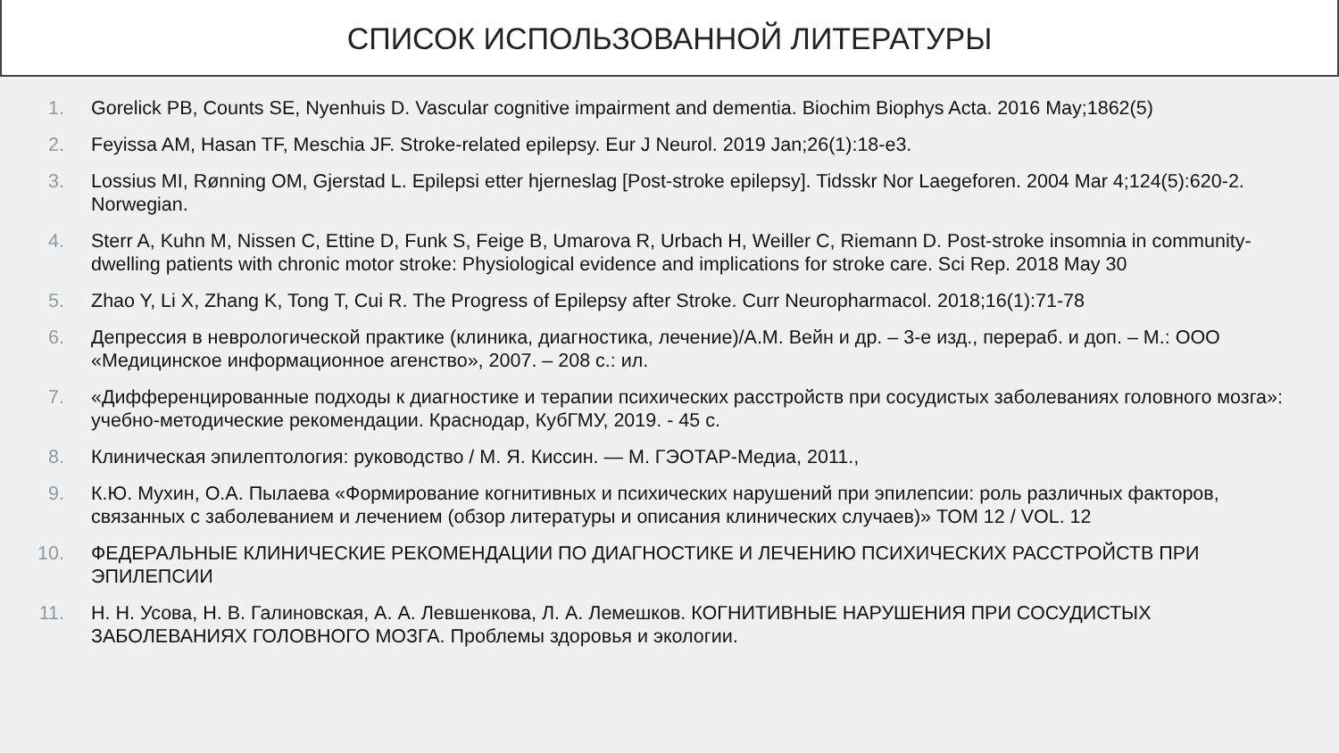СПИСОК ИСПОЛЬЗОВАННОЙ ЛИТЕРАТУРЫ
1. Gorelick PB, Counts SE, Nyenhuis D. Vascular cognitive impairment and dementia. Biochim Biophys Acta. 2016 May;1862(5)
2. Feyissa AM, Hasan TF, Meschia JF. Stroke-related epilepsy. Eur J Neurol. 2019 Jan;26(1):18-e3.
3. Lossius MI, Rønning OM, Gjerstad L. Epilepsi etter hjerneslag [Post-stroke epilepsy]. Tidsskr Nor Laegeforen. 2004 Mar 4;124(5):620-2. Norwegian.
4. Sterr A, Kuhn M, Nissen C, Ettine D, Funk S, Feige B, Umarova R, Urbach H, Weiller C, Riemann D. Post-stroke insomnia in community-dwelling patients with chronic motor stroke: Physiological evidence and implications for stroke care. Sci Rep. 2018 May 30
5. Zhao Y, Li X, Zhang K, Tong T, Cui R. The Progress of Epilepsy after Stroke. Curr Neuropharmacol. 2018;16(1):71-78
6. Депрессия в неврологической практике (клиника, диагностика, лечение)/А.М. Вейн и др. – 3-е изд., перераб. и доп. – М.: ООО «Медицинское информационное агенство», 2007. – 208 с.: ил.
7. «Дифференцированные подходы к диагностике и терапии психических расстройств при сосудистых заболеваниях головного мозга»: учебно-методические рекомендации. Краснодар, КубГМУ, 2019. - 45 с.
8. Клиническая эпилептология: руководство / М. Я. Киссин. — М. ГЭОТАР-Медиа, 2011.,
9. К.Ю. Мухин, О.А. Пылаева «Формирование когнитивных и психических нарушений при эпилепсии: роль различных факторов, связанных с заболеванием и лечением (обзор литературы и описания клинических случаев)» ТОМ 12 / VOL. 12
10. ФЕДЕРАЛЬНЫЕ КЛИНИЧЕСКИЕ РЕКОМЕНДАЦИИ ПО ДИАГНОСТИКЕ И ЛЕЧЕНИЮ ПСИХИЧЕСКИХ РАССТРОЙСТВ ПРИ ЭПИЛЕПСИИ
11. Н. Н. Усова, Н. В. Галиновская, А. А. Левшенкова, Л. А. Лемешков. КОГНИТИВНЫЕ НАРУШЕНИЯ ПРИ СОСУДИСТЫХ ЗАБОЛЕВАНИЯХ ГОЛОВНОГО МОЗГА. Проблемы здоровья и экологии.